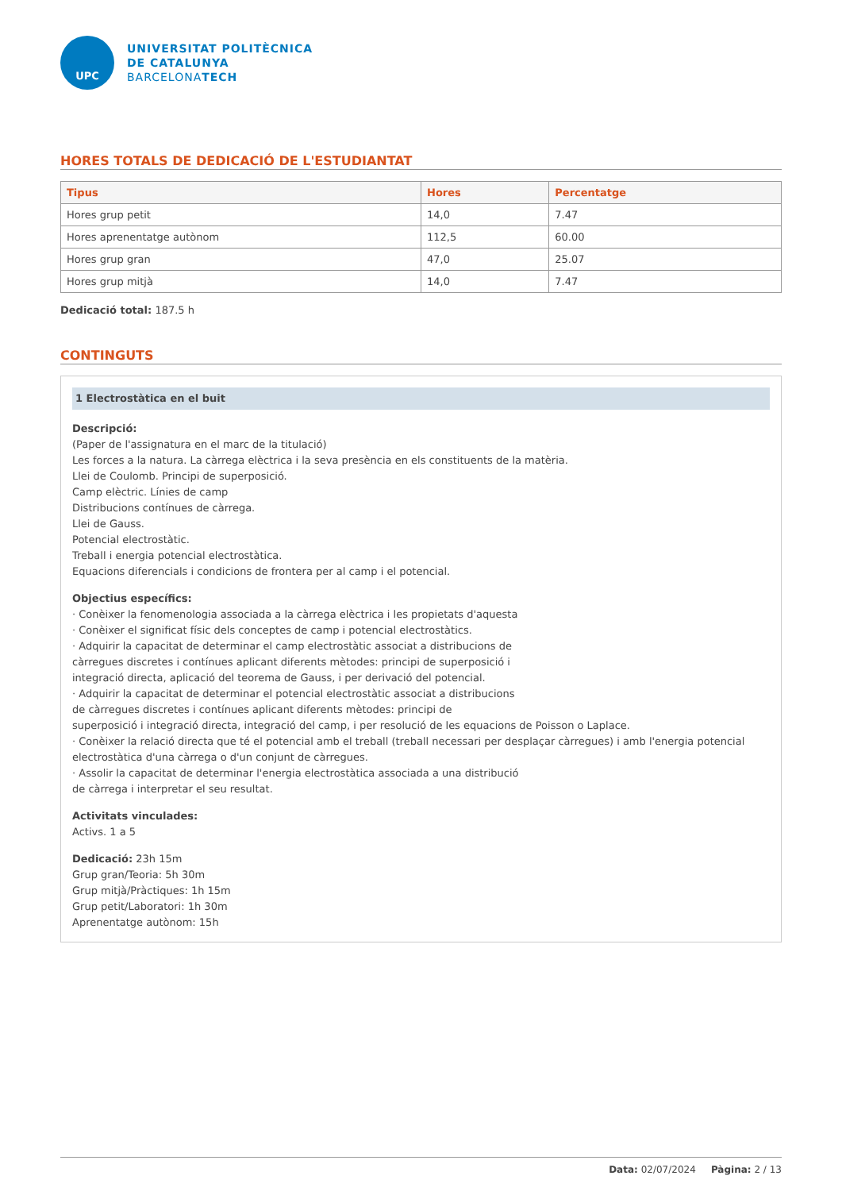UPC
UNIVERSITAT POLITÈCNICA
DE CATALUNYA
BARCELONATECH
HORES TOTALS DE DEDICACIÓ DE L'ESTUDIANTAT
| Tipus | Hores | Percentatge |
| --- | --- | --- |
| Hores grup petit | 14,0 | 7.47 |
| Hores aprenentatge autònom | 112,5 | 60.00 |
| Hores grup gran | 47,0 | 25.07 |
| Hores grup mitjà | 14,0 | 7.47 |
Dedicació total: 187.5 h
CONTINGUTS
1 Electrostàtica en el buit
Descripció:
(Paper de l'assignatura en el marc de la titulació)
Les forces a la natura. La càrrega elèctrica i la seva presència en els constituents de la matèria.
Llei de Coulomb. Principi de superposició.
Camp elèctric. Línies de camp
Distribucions contínues de càrrega.
Llei de Gauss.
Potencial electrostàtic.
Treball i energia potencial electrostàtica.
Equacions diferencials i condicions de frontera per al camp i el potencial.
Objectius específics:
· Conèixer la fenomenologia associada a la càrrega elèctrica i les propietats d'aquesta
· Conèixer el significat físic dels conceptes de camp i potencial electrostàtics.
· Adquirir la capacitat de determinar el camp electrostàtic associat a distribucions de
càrregues discretes i contínues aplicant diferents mètodes: principi de superposició i
integració directa, aplicació del teorema de Gauss, i per derivació del potencial.
· Adquirir la capacitat de determinar el potencial electrostàtic associat a distribucions
de càrregues discretes i contínues aplicant diferents mètodes: principi de
superposició i integració directa, integració del camp, i per resolució de les equacions de Poisson o Laplace.
· Conèixer la relació directa que té el potencial amb el treball (treball necessari per desplaçar càrregues) i amb l'energia potencial electrostàtica d'una càrrega o d'un conjunt de càrregues.
· Assolir la capacitat de determinar l'energia electrostàtica associada a una distribució
de càrrega i interpretar el seu resultat.
Activitats vinculades:
Activs. 1 a 5
Dedicació: 23h 15m
Grup gran/Teoria: 5h 30m
Grup mitjà/Pràctiques: 1h 15m
Grup petit/Laboratori: 1h 30m
Aprenentatge autònom: 15h
Data: 02/07/2024 Pàgina: 2 / 13